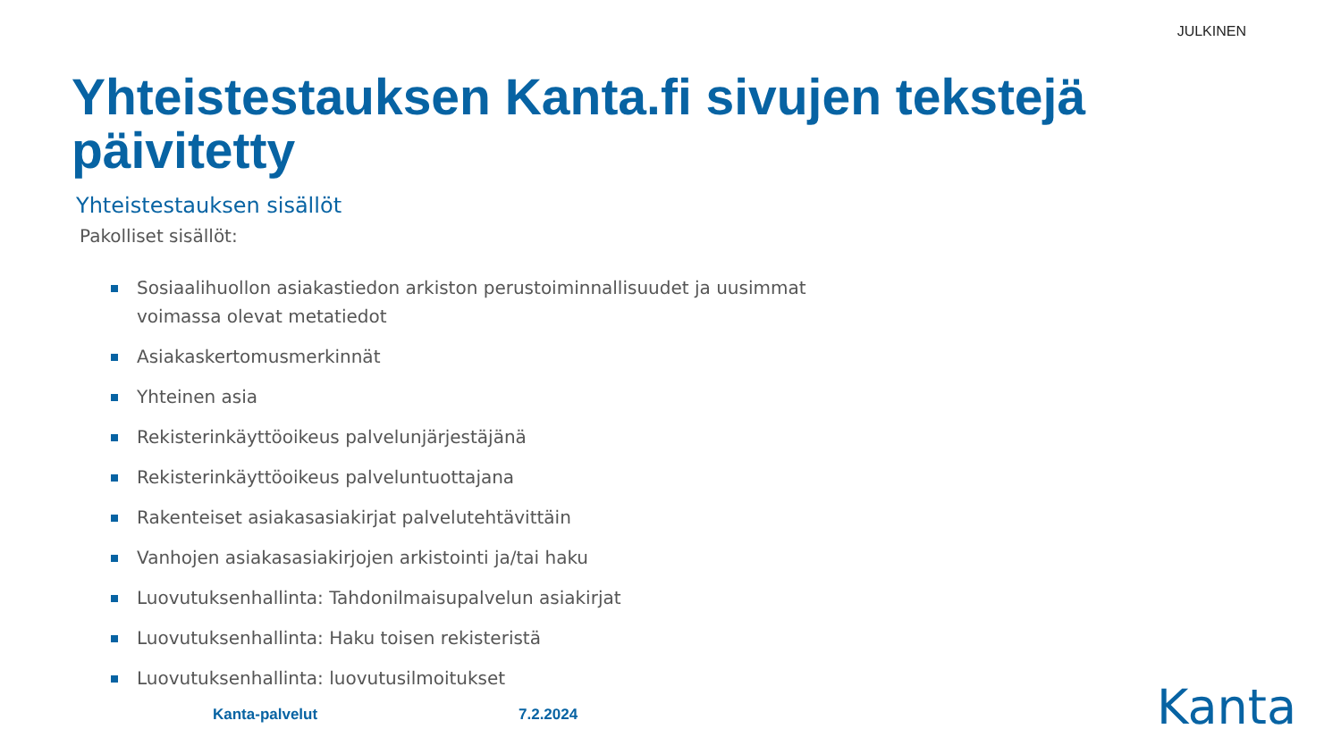JULKINEN
Yhteistestauksen Kanta.fi sivujen tekstejä päivitetty
Yhteistestauksen sisällöt
Pakolliset sisällöt:
Sosiaalihuollon asiakastiedon arkiston perustoiminnallisuudet ja uusimmat voimassa olevat metatiedot
Asiakaskertomusmerkinnät
Yhteinen asia
Rekisterinkäyttöoikeus palvelunjärjestäjänä
Rekisterinkäyttöoikeus palveluntuottajana
Rakenteiset asiakasasiakirjat palvelutehtävittäin
Vanhojen asiakasasiakirjojen arkistointi ja/tai haku
Luovutuksenhallinta: Tahdonilmaisupalvelun asiakirjat
Luovutuksenhallinta: Haku toisen rekisteristä
Luovutuksenhallinta: luovutusilmoitukset
Kanta-palvelut 7.2.2024 Kanta